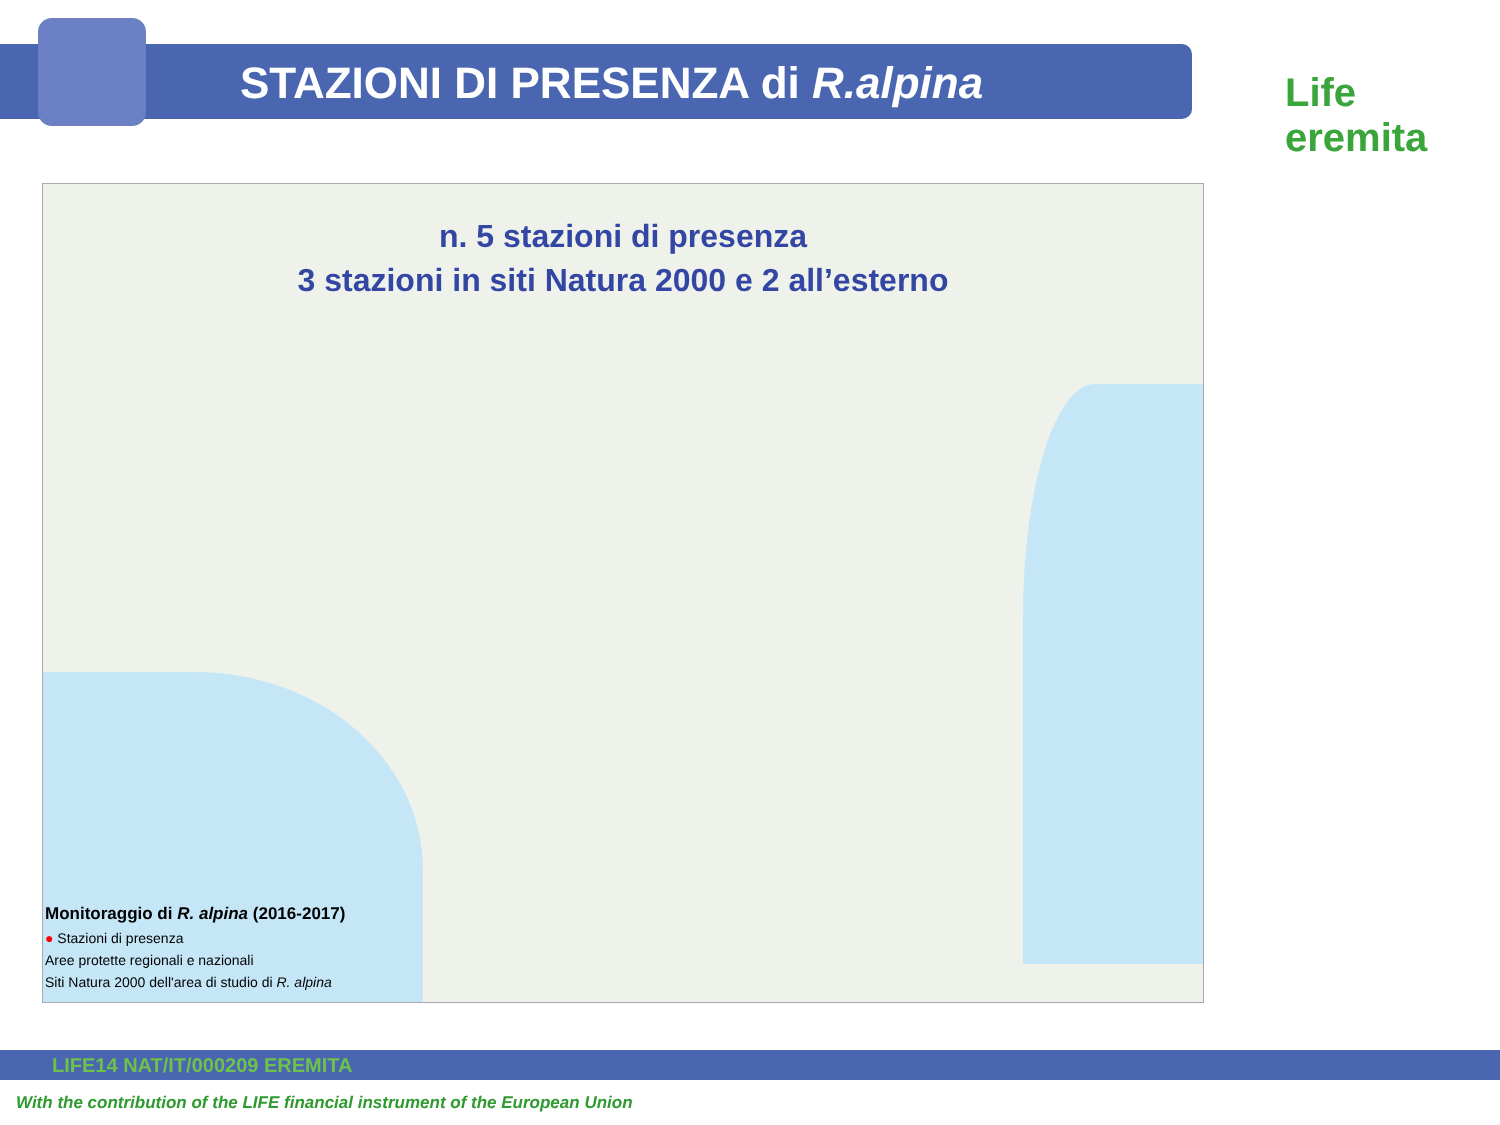STAZIONI DI PRESENZA di R.alpina
Life eremita
n. 5 stazioni di presenza
3 stazioni in siti Natura 2000 e 2 all’esterno
Monitoraggio di R. alpina (2016-2017)
● Stazioni di presenza
Aree protette regionali e nazionali
Siti Natura 2000 dell'area di studio di R. alpina
LIFE14 NAT/IT/000209 EREMITA
With the contribution of the LIFE financial instrument of the European Union